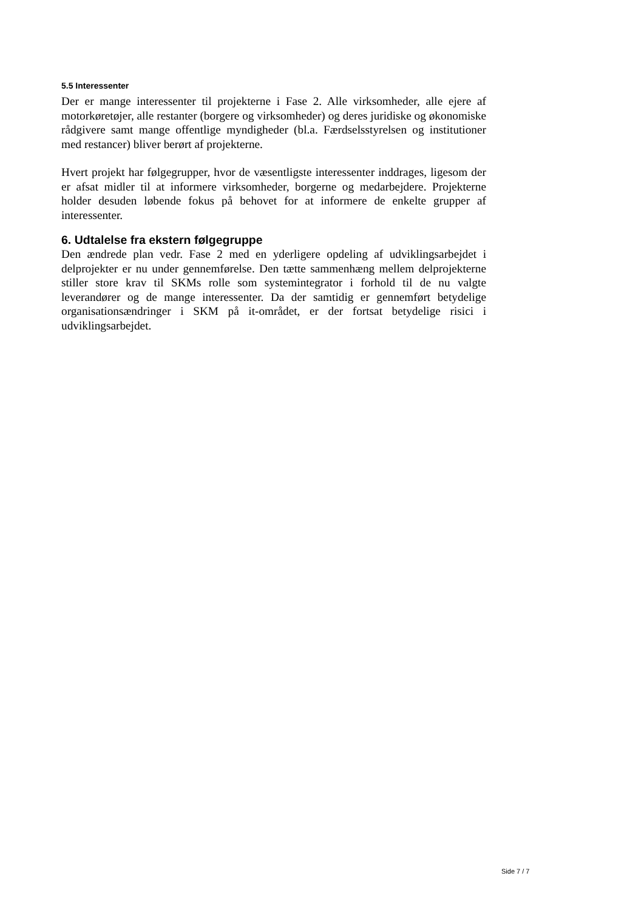5.5 Interessenter
Der er mange interessenter til projekterne i Fase 2. Alle virksomheder, alle ejere af motorkøretøjer, alle restanter (borgere og virksomheder) og deres juridiske og økonomiske rådgivere samt mange offentlige myndigheder (bl.a. Færdsels­styrelsen og institutioner med restancer) bliver berørt af projekterne.
Hvert projekt har følgegrupper, hvor de væsentligste interessenter inddrages, ligesom der er afsat midler til at informere virksomheder, borgerne og medarbejdere. Projekterne holder desuden løbende fokus på behovet for at informere de enkelte grupper af interessenter.
6. Udtalelse fra ekstern følgegruppe
Den ændrede plan vedr. Fase 2 med en yderligere opdeling af udviklingsarbejdet i delprojekter er nu under gennemførelse. Den tætte sammenhæng mellem del­projekterne stiller store krav til SKMs rolle som systemintegrator i forhold til de nu valgte leverandører og de mange interessenter. Da der samtidig er gennemført betydelige organisationsændringer i SKM på it-området, er der fortsat betydelige risici i udviklingsarbejdet.
Side 7 / 7